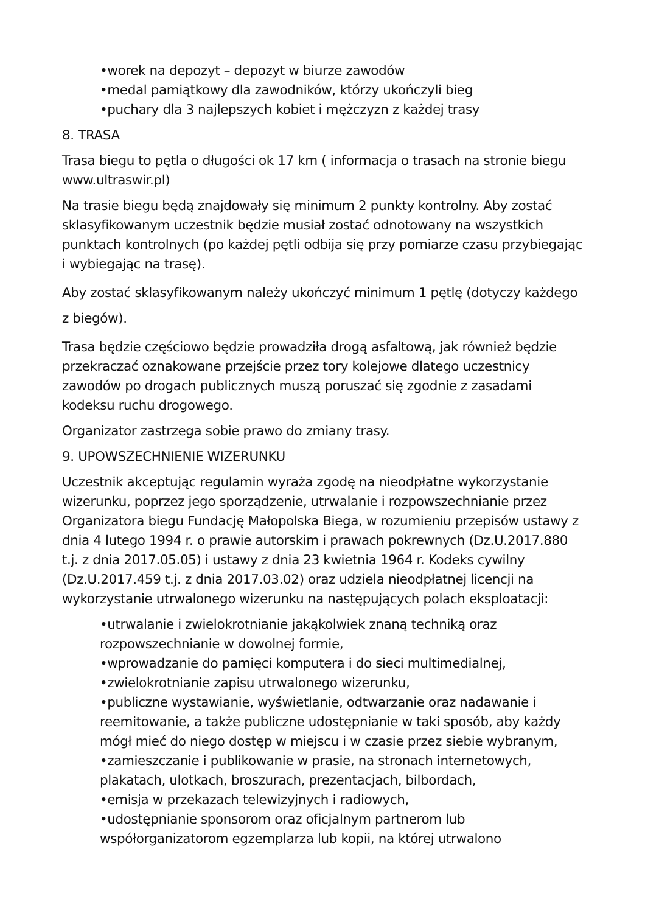•worek na depozyt – depozyt w biurze zawodów
•medal pamiątkowy dla zawodników, którzy ukończyli bieg
•puchary dla 3 najlepszych kobiet i mężczyzn z każdej trasy
8. TRASA
Trasa biegu to pętla o długości ok 17 km ( informacja o trasach na stronie biegu www.ultraswir.pl)
Na trasie biegu będą znajdowały się minimum 2 punkty kontrolny. Aby zostać sklasyfikowanym uczestnik będzie musiał zostać odnotowany na wszystkich punktach kontrolnych (po każdej pętli odbija się przy pomiarze czasu przybiegając i wybiegając na trasę).
Aby zostać sklasyfikowanym należy ukończyć minimum 1 pętlę (dotyczy każdego z biegów).
Trasa będzie częściowo będzie prowadziła drogą asfaltową, jak również będzie przekraczać oznakowane przejście przez tory kolejowe dlatego uczestnicy zawodów po drogach publicznych muszą poruszać się zgodnie z zasadami kodeksu ruchu drogowego.
Organizator zastrzega sobie prawo do zmiany trasy.
9. UPOWSZECHNIENIE WIZERUNKU
Uczestnik akceptując regulamin wyraża zgodę na nieodpłatne wykorzystanie wizerunku, poprzez jego sporządzenie, utrwalanie i rozpowszechnianie przez Organizatora biegu Fundację Małopolska Biega, w rozumieniu przepisów ustawy z dnia 4 lutego 1994 r. o prawie autorskim i prawach pokrewnych (Dz.U.2017.880 t.j. z dnia 2017.05.05) i ustawy z dnia 23 kwietnia 1964 r. Kodeks cywilny (Dz.U.2017.459 t.j. z dnia 2017.03.02) oraz udziela nieodpłatnej licencji na wykorzystanie utrwalonego wizerunku na następujących polach eksploatacji:
•utrwalanie i zwielokrotnianie jakąkolwiek znaną techniką oraz rozpowszechnianie w dowolnej formie,
•wprowadzanie do pamięci komputera i do sieci multimedialnej,
•zwielokrotnianie zapisu utrwalonego wizerunku,
•publiczne wystawianie, wyświetlanie, odtwarzanie oraz nadawanie i reemitowanie, a także publiczne udostępnianie w taki sposób, aby każdy mógł mieć do niego dostęp w miejscu i w czasie przez siebie wybranym,
•zamieszczanie i publikowanie w prasie, na stronach internetowych, plakatach, ulotkach, broszurach, prezentacjach, bilbordach,
•emisja w przekazach telewizyjnych i radiowych,
•udostępnianie sponsorom oraz oficjalnym partnerom lub współorganizatorom egzemplarza lub kopii, na której utrwalono